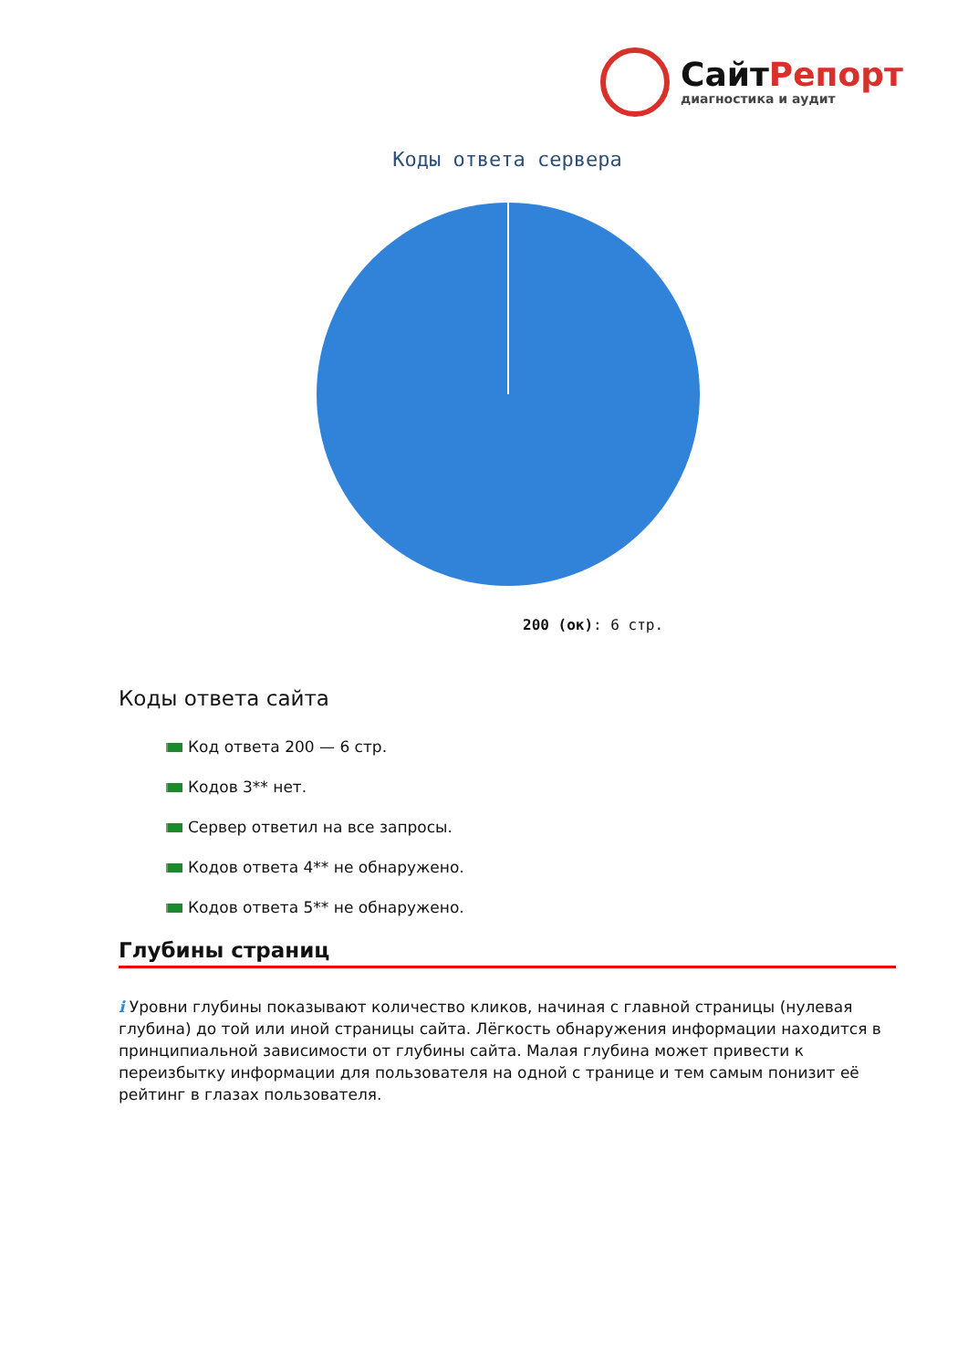СайтРепорт
диагностика и аудит
Коды ответа сервера
200 (ок): 6 стр.
Коды ответа сайта
Код ответа 200 — 6 стр.
Кодов 3** нет.
Сервер ответил на все запросы.
Кодов ответа 4** не обнаружено.
Кодов ответа 5** не обнаружено.
Глубины страниц
i Уровни глубины показывают количество кликов, начиная с главной страницы (нулевая глубина) до той или иной страницы сайта. Лёгкость обнаружения информации находится в принципиальной зависимости от глубины сайта. Малая глубина может привести к переизбытку информации для пользователя на одной с транице и тем самым понизит её рейтинг в глазах пользователя.